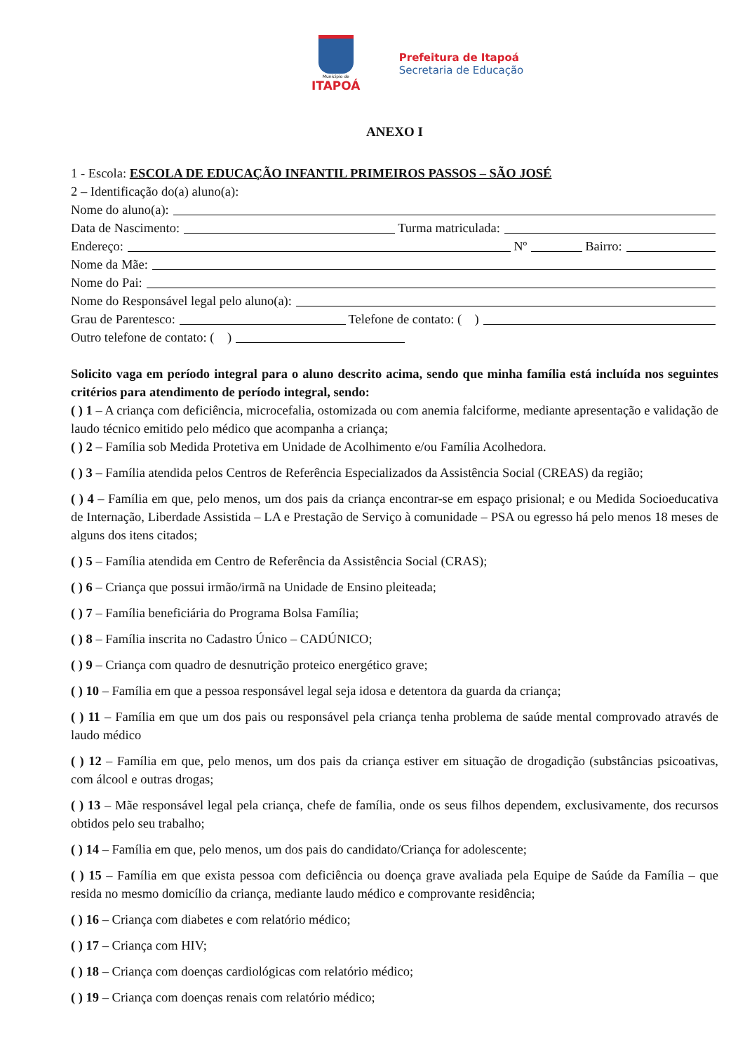Município de
ITAPOÁ
Prefeitura de Itapoá
Secretaria de Educação
ANEXO I
1 - Escola: ESCOLA DE EDUCAÇÃO INFANTIL PRIMEIROS PASSOS – SÃO JOSÉ
2 – Identificação do(a) aluno(a):
Nome do aluno(a):
Data de Nascimento: Turma matriculada:
Endereço: Nº Bairro:
Nome da Mãe:
Nome do Pai:
Nome do Responsável legal pelo aluno(a):
Grau de Parentesco: Telefone de contato: ( )
Outro telefone de contato: ( )
Solicito vaga em período integral para o aluno descrito acima, sendo que minha família está incluída nos seguintes critérios para atendimento de período integral, sendo:
( ) 1 – A criança com deficiência, microcefalia, ostomizada ou com anemia falciforme, mediante apresentação e validação de laudo técnico emitido pelo médico que acompanha a criança;
( ) 2 – Família sob Medida Protetiva em Unidade de Acolhimento e/ou Família Acolhedora.
( ) 3 – Família atendida pelos Centros de Referência Especializados da Assistência Social (CREAS) da região;
( ) 4 – Família em que, pelo menos, um dos pais da criança encontrar-se em espaço prisional; e ou Medida Socioeducativa de Internação, Liberdade Assistida – LA e Prestação de Serviço à comunidade – PSA ou egresso há pelo menos 18 meses de alguns dos itens citados;
( ) 5 – Família atendida em Centro de Referência da Assistência Social (CRAS);
( ) 6 – Criança que possui irmão/irmã na Unidade de Ensino pleiteada;
( ) 7 – Família beneficiária do Programa Bolsa Família;
( ) 8 – Família inscrita no Cadastro Único – CADÚNICO;
( ) 9 – Criança com quadro de desnutrição proteico energético grave;
( ) 10 – Família em que a pessoa responsável legal seja idosa e detentora da guarda da criança;
( ) 11 – Família em que um dos pais ou responsável pela criança tenha problema de saúde mental comprovado através de laudo médico
( ) 12 – Família em que, pelo menos, um dos pais da criança estiver em situação de drogadição (substâncias psicoativas, com álcool e outras drogas;
( ) 13 – Mãe responsável legal pela criança, chefe de família, onde os seus filhos dependem, exclusivamente, dos recursos obtidos pelo seu trabalho;
( ) 14 – Família em que, pelo menos, um dos pais do candidato/Criança for adolescente;
( ) 15 – Família em que exista pessoa com deficiência ou doença grave avaliada pela Equipe de Saúde da Família – que resida no mesmo domicílio da criança, mediante laudo médico e comprovante residência;
( ) 16 – Criança com diabetes e com relatório médico;
( ) 17 – Criança com HIV;
( ) 18 – Criança com doenças cardiológicas com relatório médico;
( ) 19 – Criança com doenças renais com relatório médico;